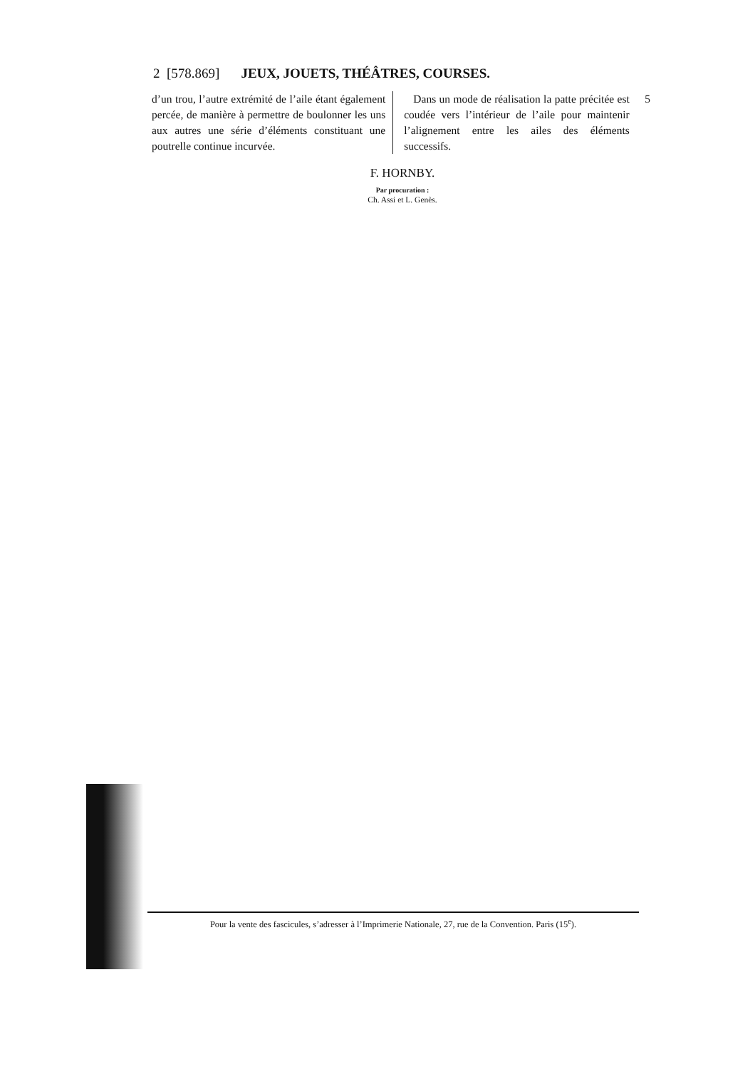2 [578.869] JEUX, JOUETS, THÉÂTRES, COURSES.
d’un trou, l’autre extrémité de l’aile étant également percée, de manière à permettre de boulonner les uns aux autres une série d’éléments constituant une poutrelle continue incurvée.
Dans un mode de réalisation la patte précitée est coudée vers l’intérieur de l’aile pour maintenir l’alignement entre les ailes des éléments successifs.
5
F. HORNBY.
Par procuration :
Ch. Assi et L. Genès.
Pour la vente des fascicules, s’adresser à l’Imprimerie Nationale, 27, rue de la Convention. Paris (15<sup>e</sup>).